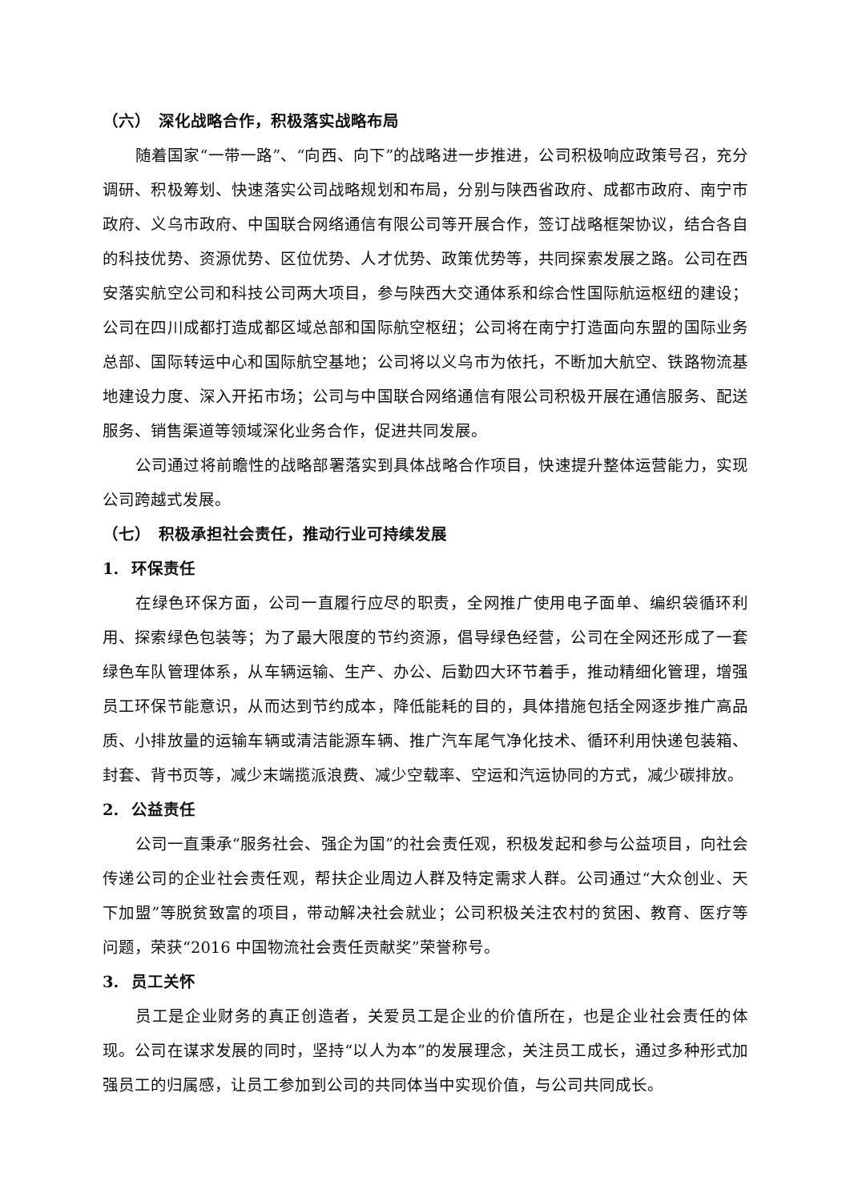（六） 深化战略合作，积极落实战略布局
随着国家“一带一路”、“向西、向下”的战略进一步推进，公司积极响应政策号召，充分调研、积极筹划、快速落实公司战略规划和布局，分别与陕西省政府、成都市政府、南宁市政府、义乌市政府、中国联合网络通信有限公司等开展合作，签订战略框架协议，结合各自的科技优势、资源优势、区位优势、人才优势、政策优势等，共同探索发展之路。公司在西安落实航空公司和科技公司两大项目，参与陕西大交通体系和综合性国际航运枢纽的建设；公司在四川成都打造成都区域总部和国际航空枢纽；公司将在南宁打造面向东盟的国际业务总部、国际转运中心和国际航空基地；公司将以义乌市为依托，不断加大航空、铁路物流基地建设力度、深入开拓市场；公司与中国联合网络通信有限公司积极开展在通信服务、配送服务、销售渠道等领域深化业务合作，促进共同发展。
公司通过将前瞻性的战略部署落实到具体战略合作项目，快速提升整体运营能力，实现公司跨越式发展。
（七） 积极承担社会责任，推动行业可持续发展
1. 环保责任
在绿色环保方面，公司一直履行应尽的职责，全网推广使用电子面单、编织袋循环利用、探索绿色包装等；为了最大限度的节约资源，倡导绿色经营，公司在全网还形成了一套绿色车队管理体系，从车辆运输、生产、办公、后勤四大环节着手，推动精细化管理，增强员工环保节能意识，从而达到节约成本，降低能耗的目的，具体措施包括全网逐步推广高品质、小排放量的运输车辆或清洁能源车辆、推广汽车尾气净化技术、循环利用快递包装箱、封套、背书页等，减少末端揽派浪费、减少空载率、空运和汽运协同的方式，减少碳排放。
2. 公益责任
公司一直秉承“服务社会、强企为国”的社会责任观，积极发起和参与公益项目，向社会传递公司的企业社会责任观，帮扶企业周边人群及特定需求人群。公司通过“大众创业、天下加盟”等脱贫致富的项目，带动解决社会就业；公司积极关注农村的贫困、教育、医疗等问题，荣获“2016 中国物流社会责任贡献奖”荣誉称号。
3. 员工关怀
员工是企业财务的真正创造者，关爱员工是企业的价值所在，也是企业社会责任的体现。公司在谋求发展的同时，坚持“以人为本”的发展理念，关注员工成长，通过多种形式加强员工的归属感，让员工参加到公司的共同体当中实现价值，与公司共同成长。